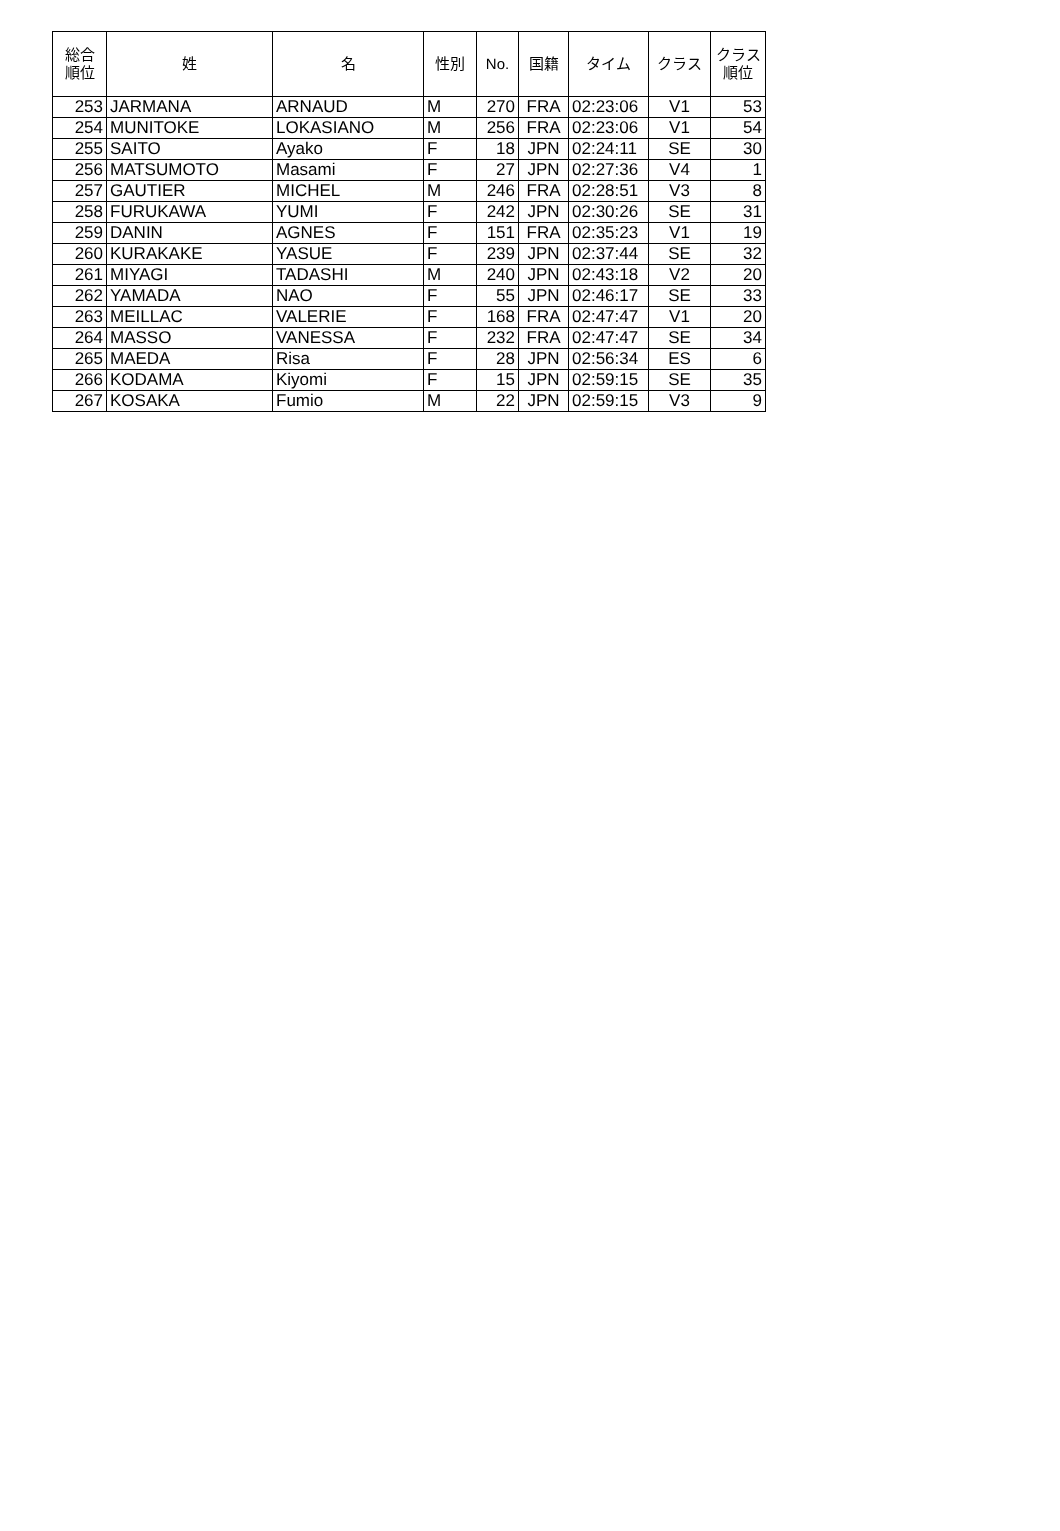| 総合 順位 | 姓 | 名 | 性別 | No. | 国籍 | タイム | クラス | クラス 順位 |
| --- | --- | --- | --- | --- | --- | --- | --- | --- |
| 253 | JARMANA | ARNAUD | M | 270 | FRA | 02:23:06 | V1 | 53 |
| 254 | MUNITOKE | LOKASIANO | M | 256 | FRA | 02:23:06 | V1 | 54 |
| 255 | SAITO | Ayako | F | 18 | JPN | 02:24:11 | SE | 30 |
| 256 | MATSUMOTO | Masami | F | 27 | JPN | 02:27:36 | V4 | 1 |
| 257 | GAUTIER | MICHEL | M | 246 | FRA | 02:28:51 | V3 | 8 |
| 258 | FURUKAWA | YUMI | F | 242 | JPN | 02:30:26 | SE | 31 |
| 259 | DANIN | AGNES | F | 151 | FRA | 02:35:23 | V1 | 19 |
| 260 | KURAKAKE | YASUE | F | 239 | JPN | 02:37:44 | SE | 32 |
| 261 | MIYAGI | TADASHI | M | 240 | JPN | 02:43:18 | V2 | 20 |
| 262 | YAMADA | NAO | F | 55 | JPN | 02:46:17 | SE | 33 |
| 263 | MEILLAC | VALERIE | F | 168 | FRA | 02:47:47 | V1 | 20 |
| 264 | MASSO | VANESSA | F | 232 | FRA | 02:47:47 | SE | 34 |
| 265 | MAEDA | Risa | F | 28 | JPN | 02:56:34 | ES | 6 |
| 266 | KODAMA | Kiyomi | F | 15 | JPN | 02:59:15 | SE | 35 |
| 267 | KOSAKA | Fumio | M | 22 | JPN | 02:59:15 | V3 | 9 |